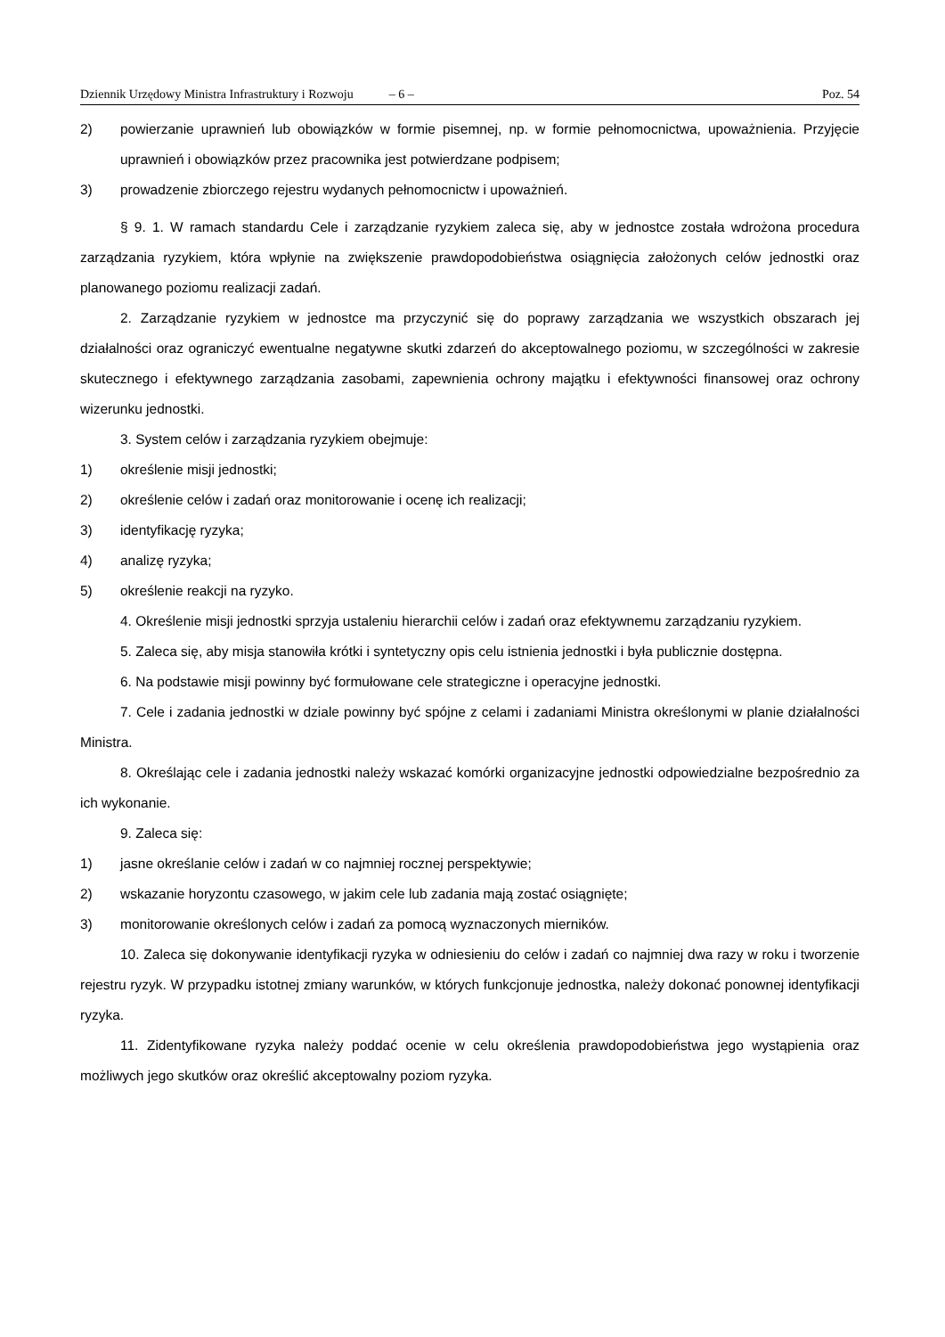Dziennik Urzędowy Ministra Infrastruktury i Rozwoju – 6 – Poz. 54
2) powierzanie uprawnień lub obowiązków w formie pisemnej, np. w formie pełnomocnictwa, upoważnienia. Przyjęcie uprawnień i obowiązków przez pracownika jest potwierdzane podpisem;
3) prowadzenie zbiorczego rejestru wydanych pełnomocnictw i upoważnień.
§ 9. 1. W ramach standardu Cele i zarządzanie ryzykiem zaleca się, aby w jednostce została wdrożona procedura zarządzania ryzykiem, która wpłynie na zwiększenie prawdopodobieństwa osiągnięcia założonych celów jednostki oraz planowanego poziomu realizacji zadań.
2. Zarządzanie ryzykiem w jednostce ma przyczynić się do poprawy zarządzania we wszystkich obszarach jej działalności oraz ograniczyć ewentualne negatywne skutki zdarzeń do akceptowalnego poziomu, w szczególności w zakresie skutecznego i efektywnego zarządzania zasobami, zapewnienia ochrony majątku i efektywności finansowej oraz ochrony wizerunku jednostki.
3. System celów i zarządzania ryzykiem obejmuje:
1) określenie misji jednostki;
2) określenie celów i zadań oraz monitorowanie i ocenę ich realizacji;
3) identyfikację ryzyka;
4) analizę ryzyka;
5) określenie reakcji na ryzyko.
4. Określenie misji jednostki sprzyja ustaleniu hierarchii celów i zadań oraz efektywnemu zarządzaniu ryzykiem.
5. Zaleca się, aby misja stanowiła krótki i syntetyczny opis celu istnienia jednostki i była publicznie dostępna.
6. Na podstawie misji powinny być formułowane cele strategiczne i operacyjne jednostki.
7. Cele i zadania jednostki w dziale powinny być spójne z celami i zadaniami Ministra określonymi w planie działalności Ministra.
8. Określając cele i zadania jednostki należy wskazać komórki organizacyjne jednostki odpowiedzialne bezpośrednio za ich wykonanie.
9. Zaleca się:
1) jasne określanie celów i zadań w co najmniej rocznej perspektywie;
2) wskazanie horyzontu czasowego, w jakim cele lub zadania mają zostać osiągnięte;
3) monitorowanie określonych celów i zadań za pomocą wyznaczonych mierników.
10. Zaleca się dokonywanie identyfikacji ryzyka w odniesieniu do celów i zadań co najmniej dwa razy w roku i tworzenie rejestru ryzyk. W przypadku istotnej zmiany warunków, w których funkcjonuje jednostka, należy dokonać ponownej identyfikacji ryzyka.
11. Zidentyfikowane ryzyka należy poddać ocenie w celu określenia prawdopodobieństwa jego wystąpienia oraz możliwych jego skutków oraz określić akceptowalny poziom ryzyka.